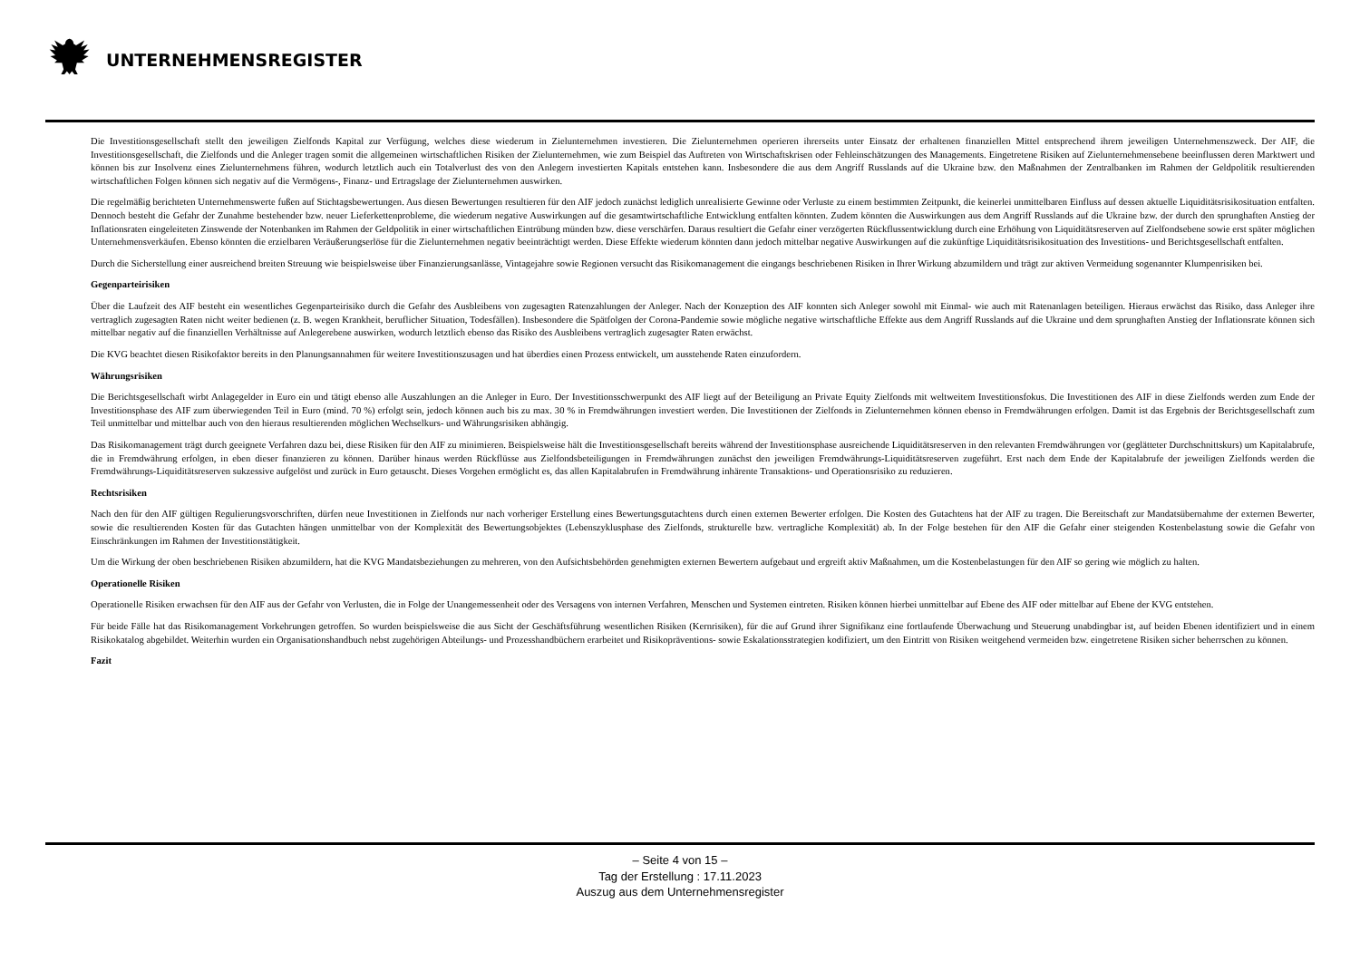UNTERNEHMENSREGISTER
Die Investitionsgesellschaft stellt den jeweiligen Zielfonds Kapital zur Verfügung, welches diese wiederum in Zielunternehmen investieren. Die Zielunternehmen operieren ihrerseits unter Einsatz der erhaltenen finanziellen Mittel entsprechend ihrem jeweiligen Unternehmenszweck. Der AIF, die Investitionsgesellschaft, die Zielfonds und die Anleger tragen somit die allgemeinen wirtschaftlichen Risiken der Zielunternehmen, wie zum Beispiel das Auftreten von Wirtschaftskrisen oder Fehleinschätzungen des Managements. Eingetretene Risiken auf Zielunternehmensebene beeinflussen deren Marktwert und können bis zur Insolvenz eines Zielunternehmens führen, wodurch letztlich auch ein Totalverlust des von den Anlegern investierten Kapitals entstehen kann. Insbesondere die aus dem Angriff Russlands auf die Ukraine bzw. den Maßnahmen der Zentralbanken im Rahmen der Geldpolitik resultierenden wirtschaftlichen Folgen können sich negativ auf die Vermögens-, Finanz- und Ertragslage der Zielunternehmen auswirken.
Die regelmäßig berichteten Unternehmenswerte fußen auf Stichtagsbewertungen. Aus diesen Bewertungen resultieren für den AIF jedoch zunächst lediglich unrealisierte Gewinne oder Verluste zu einem bestimmten Zeitpunkt, die keinerlei unmittelbaren Einfluss auf dessen aktuelle Liquiditätsrisikosituation entfalten. Dennoch besteht die Gefahr der Zunahme bestehender bzw. neuer Lieferkettenprobleme, die wiederum negative Auswirkungen auf die gesamtwirtschaftliche Entwicklung entfalten könnten. Zudem könnten die Auswirkungen aus dem Angriff Russlands auf die Ukraine bzw. der durch den sprunghaften Anstieg der Inflationsraten eingeleiteten Zinswende der Notenbanken im Rahmen der Geldpolitik in einer wirtschaftlichen Eintrübung münden bzw. diese verschärfen. Daraus resultiert die Gefahr einer verzögerten Rückflussentwicklung durch eine Erhöhung von Liquiditätsreserven auf Zielfondsebene sowie erst später möglichen Unternehmensverkäufen. Ebenso könnten die erzielbaren Veräußerungserlöse für die Zielunternehmen negativ beeinträchtigt werden. Diese Effekte wiederum könnten dann jedoch mittelbar negative Auswirkungen auf die zukünftige Liquiditätsrisikosituation des Investitions- und Berichtsgesellschaft entfalten.
Durch die Sicherstellung einer ausreichend breiten Streuung wie beispielsweise über Finanzierungsanlässe, Vintagejahre sowie Regionen versucht das Risikomanagement die eingangs beschriebenen Risiken in Ihrer Wirkung abzumildern und trägt zur aktiven Vermeidung sogenannter Klumpenrisiken bei.
Gegenparteirisiken
Über die Laufzeit des AIF besteht ein wesentliches Gegenparteirisiko durch die Gefahr des Ausbleibens von zugesagten Ratenzahlungen der Anleger. Nach der Konzeption des AIF konnten sich Anleger sowohl mit Einmal- wie auch mit Ratenanlagen beteiligen. Hieraus erwächst das Risiko, dass Anleger ihre vertraglich zugesagten Raten nicht weiter bedienen (z. B. wegen Krankheit, beruflicher Situation, Todesfällen). Insbesondere die Spätfolgen der Corona-Pandemie sowie mögliche negative wirtschaftliche Effekte aus dem Angriff Russlands auf die Ukraine und dem sprunghaften Anstieg der Inflationsrate können sich mittelbar negativ auf die finanziellen Verhältnisse auf Anlegerebene auswirken, wodurch letztlich ebenso das Risiko des Ausbleibens vertraglich zugesagter Raten erwächst.
Die KVG beachtet diesen Risikofaktor bereits in den Planungsannahmen für weitere Investitionszusagen und hat überdies einen Prozess entwickelt, um ausstehende Raten einzufordern.
Währungsrisiken
Die Berichtsgesellschaft wirbt Anlagegelder in Euro ein und tätigt ebenso alle Auszahlungen an die Anleger in Euro. Der Investitionsschwerpunkt des AIF liegt auf der Beteiligung an Private Equity Zielfonds mit weltweitem Investitionsfokus. Die Investitionen des AIF in diese Zielfonds werden zum Ende der Investitionsphase des AIF zum überwiegenden Teil in Euro (mind. 70 %) erfolgt sein, jedoch können auch bis zu max. 30 % in Fremdwährungen investiert werden. Die Investitionen der Zielfonds in Zielunternehmen können ebenso in Fremdwährungen erfolgen. Damit ist das Ergebnis der Berichtsgesellschaft zum Teil unmittelbar und mittelbar auch von den hieraus resultierenden möglichen Wechselkurs- und Währungsrisiken abhängig.
Das Risikomanagement trägt durch geeignete Verfahren dazu bei, diese Risiken für den AIF zu minimieren. Beispielsweise hält die Investitionsgesellschaft bereits während der Investitionsphase ausreichende Liquiditätsreserven in den relevanten Fremdwährungen vor (geglätteter Durchschnittskurs) um Kapitalabrufe, die in Fremdwährung erfolgen, in eben dieser finanzieren zu können. Darüber hinaus werden Rückflüsse aus Zielfondsbeteiligungen in Fremdwährungen zunächst den jeweiligen Fremdwährungs-Liquiditätsreserven zugeführt. Erst nach dem Ende der Kapitalabrufe der jeweiligen Zielfonds werden die Fremdwährungs-Liquiditätsreserven sukzessive aufgelöst und zurück in Euro getauscht. Dieses Vorgehen ermöglicht es, das allen Kapitalabrufen in Fremdwährung inhärente Transaktions- und Operationsrisiko zu reduzieren.
Rechtsrisiken
Nach den für den AIF gültigen Regulierungsvorschriften, dürfen neue Investitionen in Zielfonds nur nach vorheriger Erstellung eines Bewertungsgutachtens durch einen externen Bewerter erfolgen. Die Kosten des Gutachtens hat der AIF zu tragen. Die Bereitschaft zur Mandatsübernahme der externen Bewerter, sowie die resultierenden Kosten für das Gutachten hängen unmittelbar von der Komplexität des Bewertungsobjektes (Lebenszyklusphase des Zielfonds, strukturelle bzw. vertragliche Komplexität) ab. In der Folge bestehen für den AIF die Gefahr einer steigenden Kostenbelastung sowie die Gefahr von Einschränkungen im Rahmen der Investitionstätigkeit.
Um die Wirkung der oben beschriebenen Risiken abzumildern, hat die KVG Mandatsbeziehungen zu mehreren, von den Aufsichtsbehörden genehmigten externen Bewertern aufgebaut und ergreift aktiv Maßnahmen, um die Kostenbelastungen für den AIF so gering wie möglich zu halten.
Operationelle Risiken
Operationelle Risiken erwachsen für den AIF aus der Gefahr von Verlusten, die in Folge der Unangemessenheit oder des Versagens von internen Verfahren, Menschen und Systemen eintreten. Risiken können hierbei unmittelbar auf Ebene des AIF oder mittelbar auf Ebene der KVG entstehen.
Für beide Fälle hat das Risikomanagement Vorkehrungen getroffen. So wurden beispielsweise die aus Sicht der Geschäftsführung wesentlichen Risiken (Kernrisiken), für die auf Grund ihrer Signifikanz eine fortlaufende Überwachung und Steuerung unabdingbar ist, auf beiden Ebenen identifiziert und in einem Risikokatalog abgebildet. Weiterhin wurden ein Organisationshandbuch nebst zugehörigen Abteilungs- und Prozesshandbüchern erarbeitet und Risikopräventions- sowie Eskalationsstrategien kodifiziert, um den Eintritt von Risiken weitgehend vermeiden bzw. eingetretene Risiken sicher beherrschen zu können.
Fazit
– Seite 4 von 15 –
Tag der Erstellung : 17.11.2023
Auszug aus dem Unternehmensregister